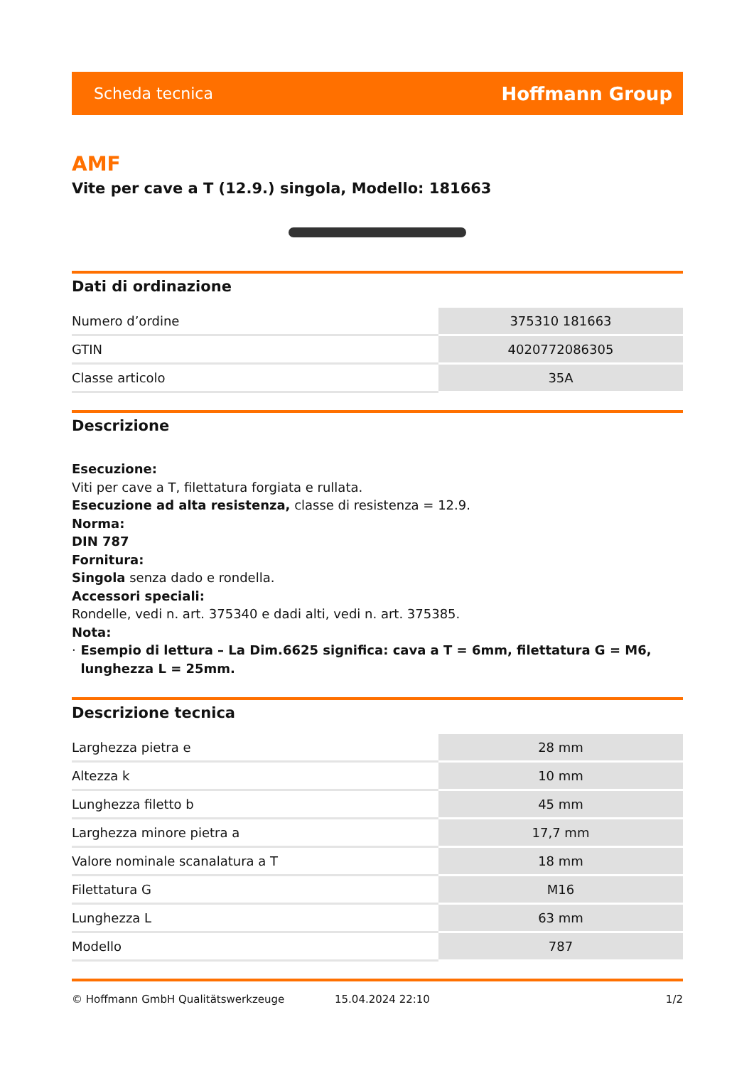Scheda tecnica Hoffmann Group
AMF
Vite per cave a T (12.9.) singola, Modello: 181663
Dati di ordinazione
| Numero d’ordine | 375310 181663 |
| GTIN | 4020772086305 |
| Classe articolo | 35A |
Descrizione
Esecuzione:
Viti per cave a T, filettatura forgiata e rullata.
Esecuzione ad alta resistenza, classe di resistenza = 12.9.
Norma:
DIN 787
Fornitura:
Singola senza dado e rondella.
Accessori speciali:
Rondelle, vedi n. art. 375340 e dadi alti, vedi n. art. 375385.
Nota:
· Esempio di lettura – La Dim.6625 significa: cava a T = 6mm, filettatura G = M6, lunghezza L = 25mm.
Descrizione tecnica
| Larghezza pietra e | 28 mm |
| Altezza k | 10 mm |
| Lunghezza filetto b | 45 mm |
| Larghezza minore pietra a | 17,7 mm |
| Valore nominale scanalatura a T | 18 mm |
| Filettatura G | M16 |
| Lunghezza L | 63 mm |
| Modello | 787 |
© Hoffmann GmbH Qualitätswerkzeuge 15.04.2024 22:10 1/2